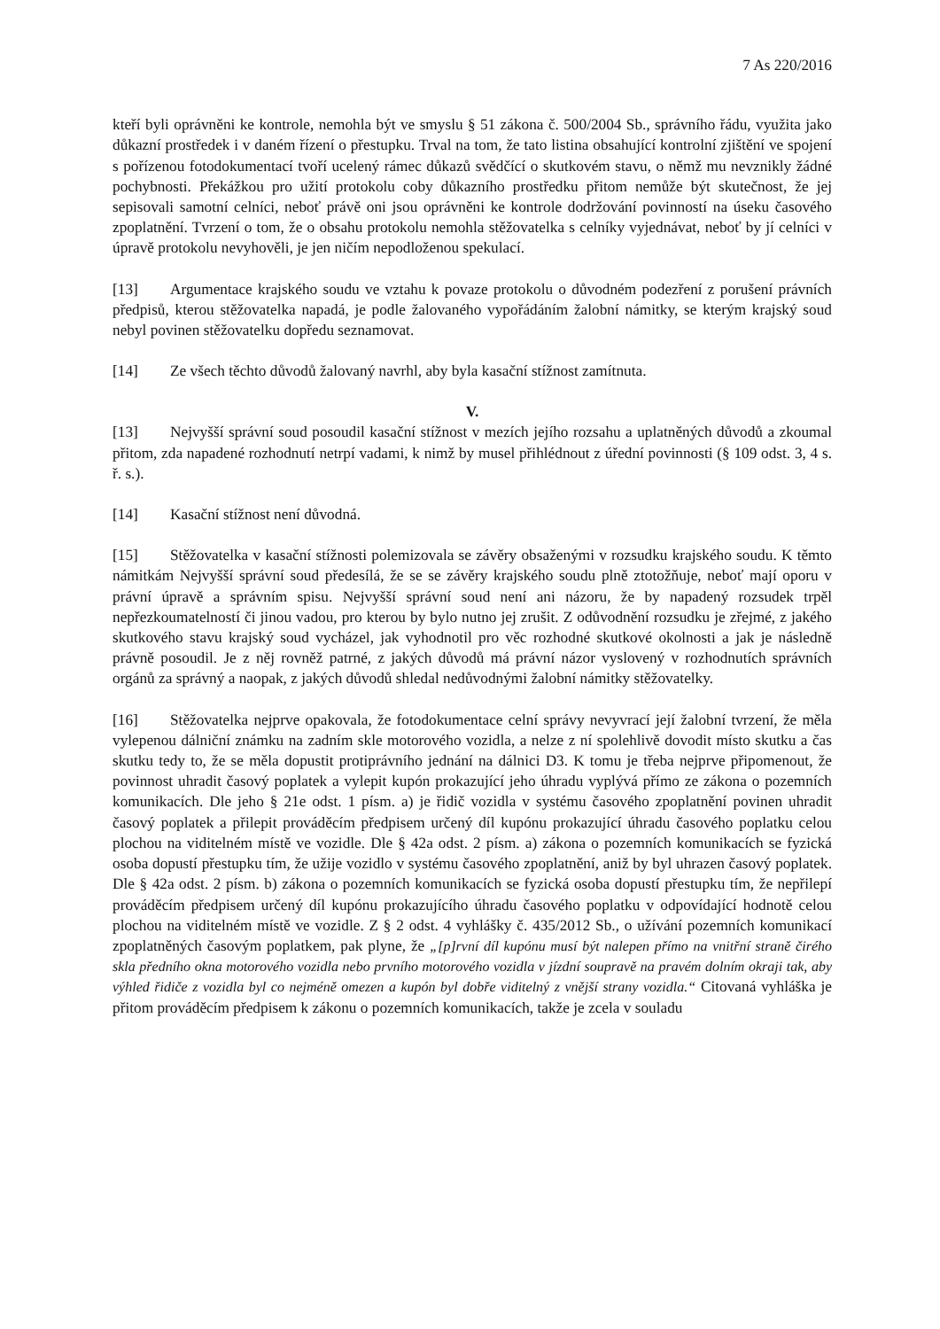7 As 220/2016
kteří byli oprávněni ke kontrole, nemohla být ve smyslu § 51 zákona č. 500/2004 Sb., správního řádu, využita jako důkazní prostředek i v daném řízení o přestupku. Trval na tom, že tato listina obsahující kontrolní zjištění ve spojení s pořízenou fotodokumentací tvoří ucelený rámec důkazů svědčící o skutkovém stavu, o němž mu nevznikly žádné pochybnosti. Překážkou pro užití protokolu coby důkazního prostředku přitom nemůže být skutečnost, že jej sepisovali samotní celníci, neboť právě oni jsou oprávněni ke kontrole dodržování povinností na úseku časového zpoplatnění. Tvrzení o tom, že o obsahu protokolu nemohla stěžovatelka s celníky vyjednávat, neboť by jí celníci v úpravě protokolu nevyhověli, je jen ničím nepodloženou spekulací.
[13] Argumentace krajského soudu ve vztahu k povaze protokolu o důvodném podezření z porušení právních předpisů, kterou stěžovatelka napadá, je podle žalovaného vypořádáním žalobní námitky, se kterým krajský soud nebyl povinen stěžovatelku dopředu seznamovat.
[14] Ze všech těchto důvodů žalovaný navrhl, aby byla kasační stížnost zamítnuta.
V.
[13] Nejvyšší správní soud posoudil kasační stížnost v mezích jejího rozsahu a uplatněných důvodů a zkoumal přitom, zda napadené rozhodnutí netrpí vadami, k nimž by musel přihlédnout z úřední povinnosti (§ 109 odst. 3, 4 s. ř. s.).
[14] Kasační stížnost není důvodná.
[15] Stěžovatelka v kasační stížnosti polemizovala se závěry obsaženými v rozsudku krajského soudu. K těmto námitkám Nejvyšší správní soud předesílá, že se se závěry krajského soudu plně ztotožňuje, neboť mají oporu v právní úpravě a správním spisu. Nejvyšší správní soud není ani názoru, že by napadený rozsudek trpěl nepřezkoumatelností či jinou vadou, pro kterou by bylo nutno jej zrušit. Z odůvodnění rozsudku je zřejmé, z jakého skutkového stavu krajský soud vycházel, jak vyhodnotil pro věc rozhodné skutkové okolnosti a jak je následně právně posoudil. Je z něj rovněž patrné, z jakých důvodů má právní názor vyslovený v rozhodnutích správních orgánů za správný a naopak, z jakých důvodů shledal nedůvodnými žalobní námitky stěžovatelky.
[16] Stěžovatelka nejprve opakovala, že fotodokumentace celní správy nevyvrací její žalobní tvrzení, že měla vylepenou dálniční známku na zadním skle motorového vozidla, a nelze z ní spolehlivě dovodit místo skutku a čas skutku tedy to, že se měla dopustit protiprávního jednání na dálnici D3. K tomu je třeba nejprve připomenout, že povinnost uhradit časový poplatek a vylepit kupón prokazující jeho úhradu vyplývá přímo ze zákona o pozemních komunikacích. Dle jeho § 21e odst. 1 písm. a) je řidič vozidla v systému časového zpoplatnění povinen uhradit časový poplatek a přilepit prováděcím předpisem určený díl kupónu prokazující úhradu časového poplatku celou plochou na viditelném místě ve vozidle. Dle § 42a odst. 2 písm. a) zákona o pozemních komunikacích se fyzická osoba dopustí přestupku tím, že užije vozidlo v systému časového zpoplatnění, aniž by byl uhrazen časový poplatek. Dle § 42a odst. 2 písm. b) zákona o pozemních komunikacích se fyzická osoba dopustí přestupku tím, že nepřilepí prováděcím předpisem určený díl kupónu prokazujícího úhradu časového poplatku v odpovídající hodnotě celou plochou na viditelném místě ve vozidle. Z § 2 odst. 4 vyhlášky č. 435/2012 Sb., o užívání pozemních komunikací zpoplatněných časovým poplatkem, pak plyne, že „[p]rvní díl kupónu musí být nalepen přímo na vnitřní straně čirého skla předního okna motorového vozidla nebo prvního motorového vozidla v jízdní soupravě na pravém dolním okraji tak, aby výhled řidiče z vozidla byl co nejméně omezen a kupón byl dobře viditelný z vnější strany vozidla.“ Citovaná vyhláška je přitom prováděcím předpisem k zákonu o pozemních komunikacích, takže je zcela v souladu